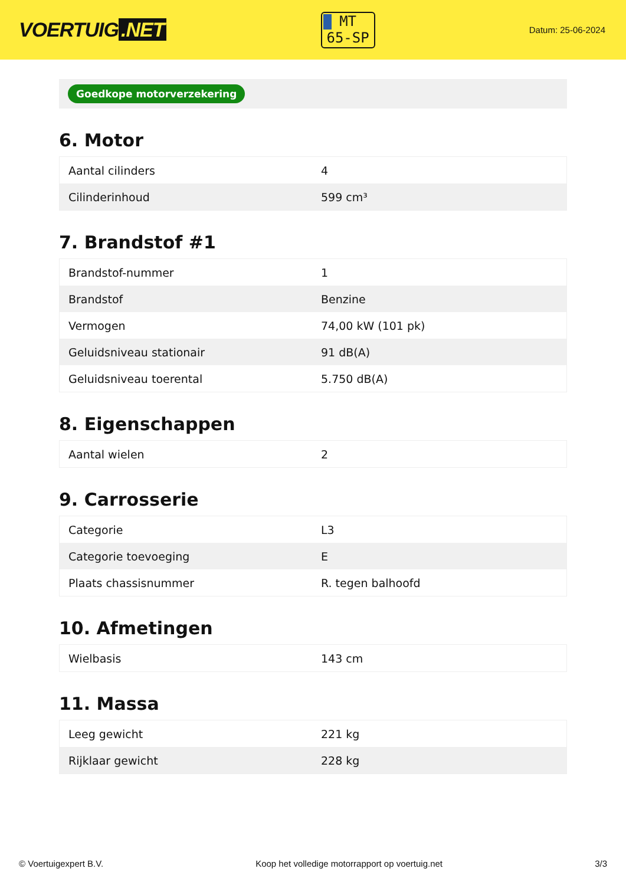VOERTUIG.NET
MT
65-SP
Datum: 25-06-2024
Goedkope motorverzekering
6. Motor
| Aantal cilinders | 4 |
| Cilinderinhoud | 599 cm³ |
7. Brandstof #1
| Brandstof-nummer | 1 |
| Brandstof | Benzine |
| Vermogen | 74,00 kW (101 pk) |
| Geluidsniveau stationair | 91 dB(A) |
| Geluidsniveau toerental | 5.750 dB(A) |
8. Eigenschappen
| Aantal wielen | 2 |
9. Carrosserie
| Categorie | L3 |
| Categorie toevoeging | E |
| Plaats chassisnummer | R. tegen balhoofd |
10. Afmetingen
| Wielbasis | 143 cm |
11. Massa
| Leeg gewicht | 221 kg |
| Rijklaar gewicht | 228 kg |
© Voertuigexpert B.V. Koop het volledige motorrapport op voertuig.net 3/3